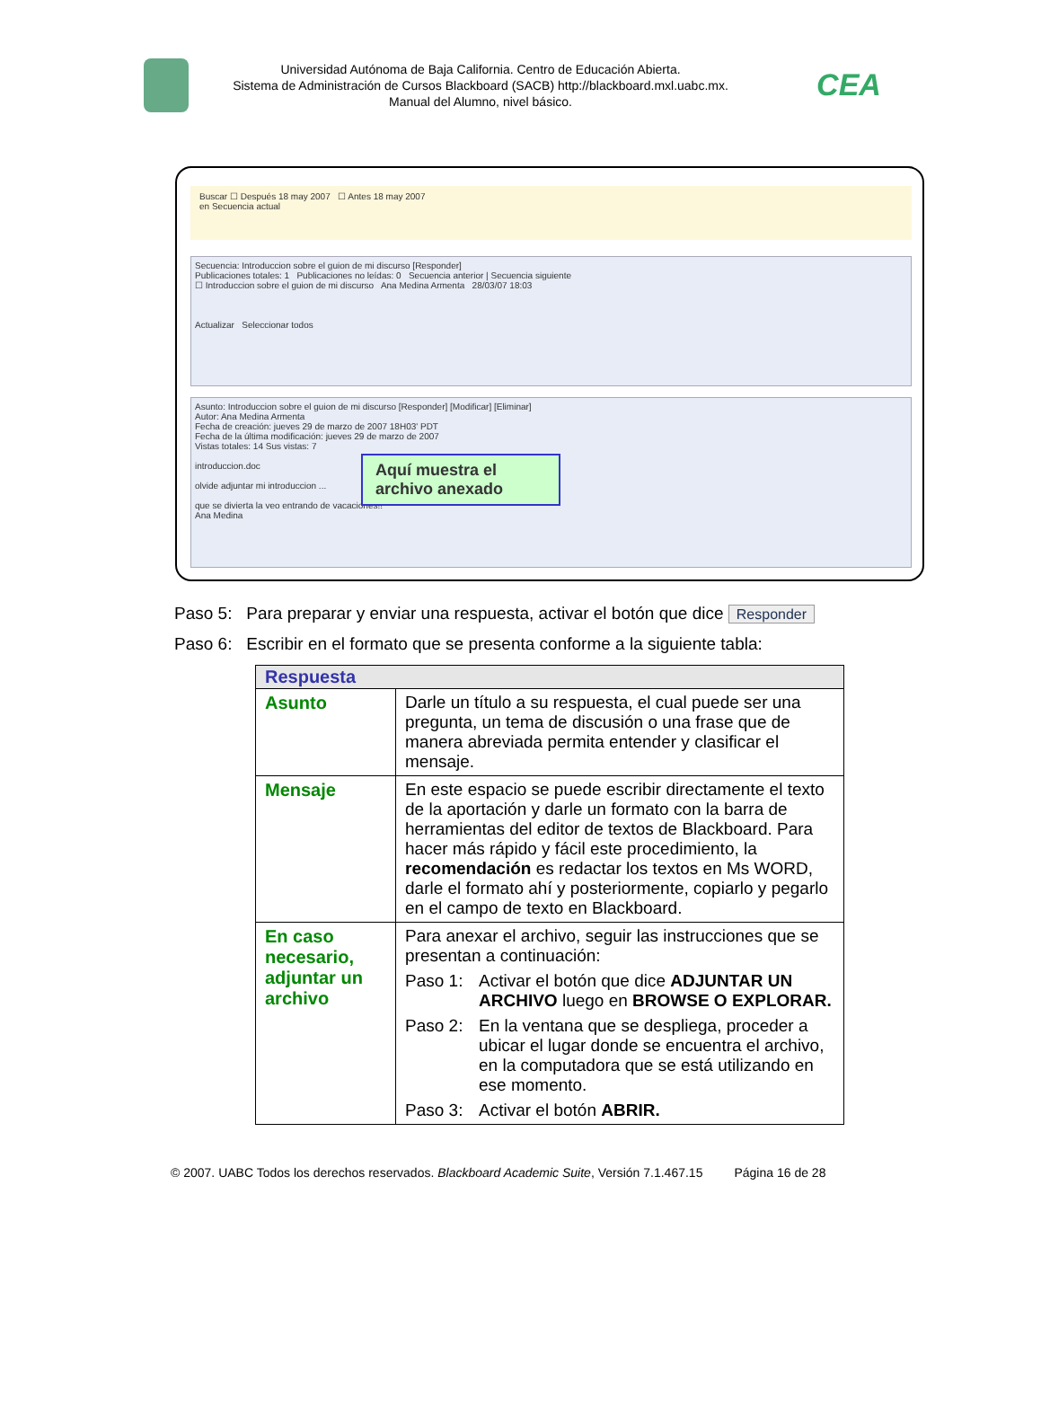Universidad Autónoma de Baja California. Centro de Educación Abierta.
Sistema de Administración de Cursos Blackboard (SACB) http://blackboard.mxl.uabc.mx.
Manual del Alumno, nivel básico.
CEA
Buscar ☐ Después 18 may 2007 ☐ Antes 18 may 2007
en Secuencia actual
Secuencia: Introduccion sobre el guion de mi discurso [Responder]
Publicaciones totales: 1 Publicaciones no leídas: 0 Secuencia anterior | Secuencia siguiente
☐ Introduccion sobre el guion de mi discurso Ana Medina Armenta 28/03/07 18:03
Actualizar Seleccionar todos
Asunto: Introduccion sobre el guion de mi discurso [Responder] [Modificar] [Eliminar]
Autor: Ana Medina Armenta
Fecha de creación: jueves 29 de marzo de 2007 18H03' PDT
Fecha de la última modificación: jueves 29 de marzo de 2007
Vistas totales: 14 Sus vistas: 7
introduccion.doc
olvide adjuntar mi introduccion ...
que se divierta la veo entrando de vacaciones!!
Ana Medina
Aquí muestra el archivo anexado
Paso 5: Para preparar y enviar una respuesta, activar el botón que dice Responder
Paso 6: Escribir en el formato que se presenta conforme a la siguiente tabla:
| Respuesta | |
| --- | --- |
| Asunto | Darle un título a su respuesta, el cual puede ser una pregunta, un tema de discusión o una frase que de manera abreviada permita entender y clasificar el mensaje. |
| Mensaje | En este espacio se puede escribir directamente el texto de la aportación y darle un formato con la barra de herramientas del editor de textos de Blackboard. Para hacer más rápido y fácil este procedimiento, la recomendación es redactar los textos en Ms WORD, darle el formato ahí y posteriormente, copiarlo y pegarlo en el campo de texto en Blackboard. |
| En caso necesario, adjuntar un archivo | Para anexar el archivo, seguir las instrucciones que se presentan a continuación: Paso 1: Activar el botón que dice ADJUNTAR UN ARCHIVO luego en BROWSE O EXPLORAR. Paso 2: En la ventana que se despliega, proceder a ubicar el lugar donde se encuentra el archivo, en la computadora que se está utilizando en ese momento. Paso 3: Activar el botón ABRIR. |
© 2007. UABC Todos los derechos reservados. Blackboard Academic Suite, Versión 7.1.467.15 Página 16 de 28